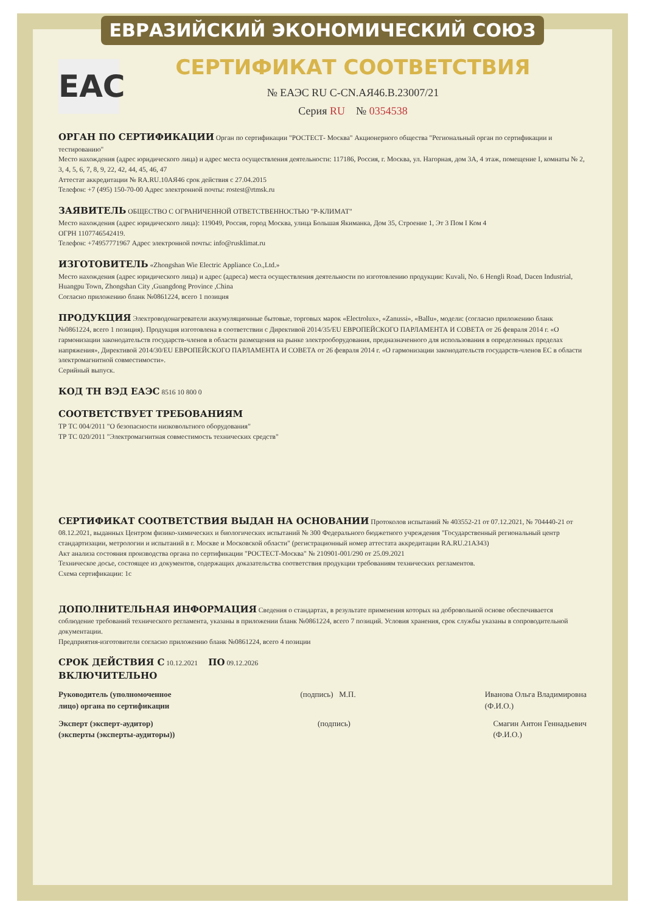ЕВРАЗИЙСКИЙ ЭКОНОМИЧЕСКИЙ СОЮЗ
ЕАС
СЕРТИФИКАТ СООТВЕТСТВИЯ
№ ЕАЭС RU C-CN.АЯ46.B.23007/21
Серия RU № 0354538
ОРГАН ПО СЕРТИФИКАЦИИ
Орган по сертификации "РОСТЕСТ- Москва" Акционерного общества "Региональный орган по сертификации и тестированию"
Место нахождения (адрес юридического лица) и адрес места осуществления деятельности: 117186, Россия, г. Москва, ул. Нагорная, дом 3А, 4 этаж, помещение I, комнаты № 2, 3, 4, 5, 6, 7, 8, 9, 22, 42, 44, 45, 46, 47
Аттестат аккредитации № RA.RU.10АЯ46 срок действия с 27.04.2015
Телефон: +7 (495) 150-70-00 Адрес электронной почты: rostest@rtmsk.ru
ЗАЯВИТЕЛЬ
ОБЩЕСТВО С ОГРАНИЧЕННОЙ ОТВЕТСТВЕННОСТЬЮ "Р-КЛИМАТ"
Место нахождения (адрес юридического лица): 119049, Россия, город Москва, улица Большая Якиманка, Дом 35, Строение 1, Эт 3 Пом I Ком 4
ОГРН 1107746542419.
Телефон: +74957771967 Адрес электронной почты: info@rusklimat.ru
ИЗГОТОВИТЕЛЬ
«Zhongshan Wie Electric Appliance Co.,Ltd.»
Место нахождения (адрес юридического лица) и адрес (адреса) места осуществления деятельности по изготовлению продукции: Kuvali, No. 6 Hengli Road, Dacen Industrial, Huangpu Town, Zhongshan City ,Guangdong Province ,China
Согласно приложению бланк №0861224, всего 1 позиция
ПРОДУКЦИЯ
Электроводонагреватели аккумуляционные бытовые, торговых марок «Electrolux», «Zanussi», «Ballu», модели: (согласно приложению бланк №0861224, всего 1 позиция). Продукция изготовлена в соответствии с Директивой 2014/35/EU ЕВРОПЕЙСКОГО ПАРЛАМЕНТА И СОВЕТА от 26 февраля 2014 г. «О гармонизации законодательств государств-членов в области размещения на рынке электрооборудования, предназначенного для использования в определенных пределах напряжения», Директивой 2014/30/EU ЕВРОПЕЙСКОГО ПАРЛАМЕНТА И СОВЕТА от 26 февраля 2014 г. «О гармонизации законодательств государств-членов ЕС в области электромагнитной совместимости».
Серийный выпуск.
КОД ТН ВЭД ЕАЭС
8516 10 800 0
СООТВЕТСТВУЕТ ТРЕБОВАНИЯМ
ТР ТС 004/2011 "О безопасности низковольтного оборудования"
ТР ТС 020/2011 "Электромагнитная совместимость технических средств"
СЕРТИФИКАТ СООТВЕТСТВИЯ ВЫДАН НА ОСНОВАНИИ
Протоколов испытаний № 403552-21 от 07.12.2021, № 704440-21 от 08.12.2021, выданных Центром физико-химических и биологических испытаний № 300 Федерального бюджетного учреждения "Государственный региональный центр стандартизации, метрологии и испытаний в г. Москве и Московской области" (регистрационный номер аттестата аккредитации RA.RU.21АЗ43)
Акт анализа состояния производства органа по сертификации "РОСТЕСТ-Москва" № 210901-001/290 от 25.09.2021
Техническое досье, состоящее из документов, содержащих доказательства соответствия продукции требованиям технических регламентов.
Схема сертификации: 1с
ДОПОЛНИТЕЛЬНАЯ ИНФОРМАЦИЯ
Сведения о стандартах, в результате применения которых на добровольной основе обеспечивается соблюдение требований технического регламента, указаны в приложении бланк №0861224, всего 7 позиций. Условия хранения, срок службы указаны в сопроводительной документации.
Предприятия-изготовители согласно приложению бланк №0861224, всего 4 позиции
СРОК ДЕЙСТВИЯ С
10.12.2021
ПО
09.12.2026
ВКЛЮЧИТЕЛЬНО
Руководитель (уполномоченное
лицо) органа по сертификации
(подпись) М.П. Иванова Ольга Владимировна
(Ф.И.О.)
Эксперт (эксперт-аудитор)
(эксперты (эксперты-аудиторы))
(подпись) Смагин Антон Геннадьевич
(Ф.И.О.)